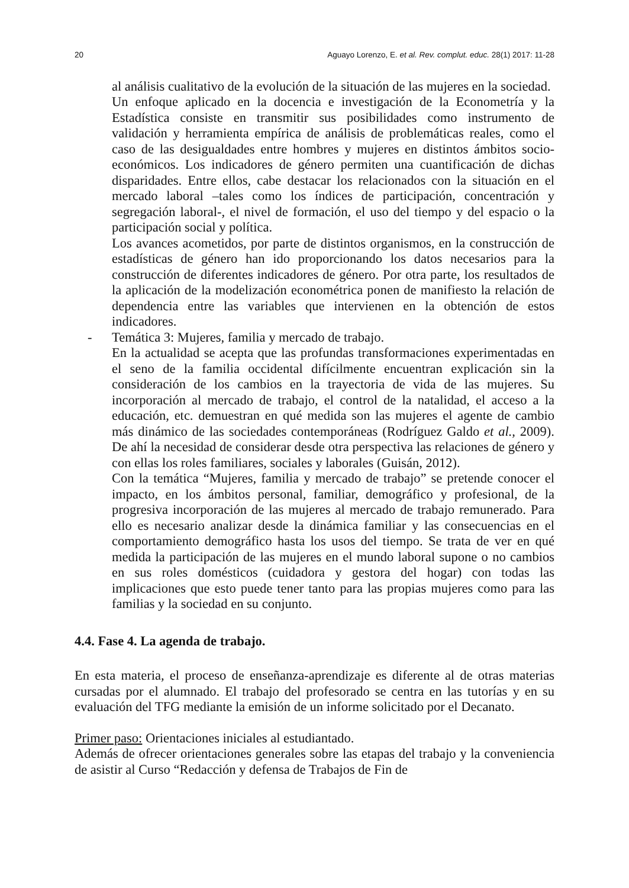20 Aguayo Lorenzo, E. et al. Rev. complut. educ. 28(1) 2017: 11-28
al análisis cualitativo de la evolución de la situación de las mujeres en la sociedad.
Un enfoque aplicado en la docencia e investigación de la Econometría y la Estadística consiste en transmitir sus posibilidades como instrumento de validación y herramienta empírica de análisis de problemáticas reales, como el caso de las desigualdades entre hombres y mujeres en distintos ámbitos socio-económicos. Los indicadores de género permiten una cuantificación de dichas disparidades. Entre ellos, cabe destacar los relacionados con la situación en el mercado laboral –tales como los índices de participación, concentración y segregación laboral-, el nivel de formación, el uso del tiempo y del espacio o la participación social y política.
Los avances acometidos, por parte de distintos organismos, en la construcción de estadísticas de género han ido proporcionando los datos necesarios para la construcción de diferentes indicadores de género. Por otra parte, los resultados de la aplicación de la modelización econométrica ponen de manifiesto la relación de dependencia entre las variables que intervienen en la obtención de estos indicadores.
- Temática 3: Mujeres, familia y mercado de trabajo.
En la actualidad se acepta que las profundas transformaciones experimentadas en el seno de la familia occidental difícilmente encuentran explicación sin la consideración de los cambios en la trayectoria de vida de las mujeres. Su incorporación al mercado de trabajo, el control de la natalidad, el acceso a la educación, etc. demuestran en qué medida son las mujeres el agente de cambio más dinámico de las sociedades contemporáneas (Rodríguez Galdo et al., 2009). De ahí la necesidad de considerar desde otra perspectiva las relaciones de género y con ellas los roles familiares, sociales y laborales (Guisán, 2012).
Con la temática “Mujeres, familia y mercado de trabajo” se pretende conocer el impacto, en los ámbitos personal, familiar, demográfico y profesional, de la progresiva incorporación de las mujeres al mercado de trabajo remunerado. Para ello es necesario analizar desde la dinámica familiar y las consecuencias en el comportamiento demográfico hasta los usos del tiempo. Se trata de ver en qué medida la participación de las mujeres en el mundo laboral supone o no cambios en sus roles domésticos (cuidadora y gestora del hogar) con todas las implicaciones que esto puede tener tanto para las propias mujeres como para las familias y la sociedad en su conjunto.
4.4. Fase 4. La agenda de trabajo.
En esta materia, el proceso de enseñanza-aprendizaje es diferente al de otras materias cursadas por el alumnado. El trabajo del profesorado se centra en las tutorías y en su evaluación del TFG mediante la emisión de un informe solicitado por el Decanato.
Primer paso: Orientaciones iniciales al estudiantado.
Además de ofrecer orientaciones generales sobre las etapas del trabajo y la conveniencia de asistir al Curso “Redacción y defensa de Trabajos de Fin de